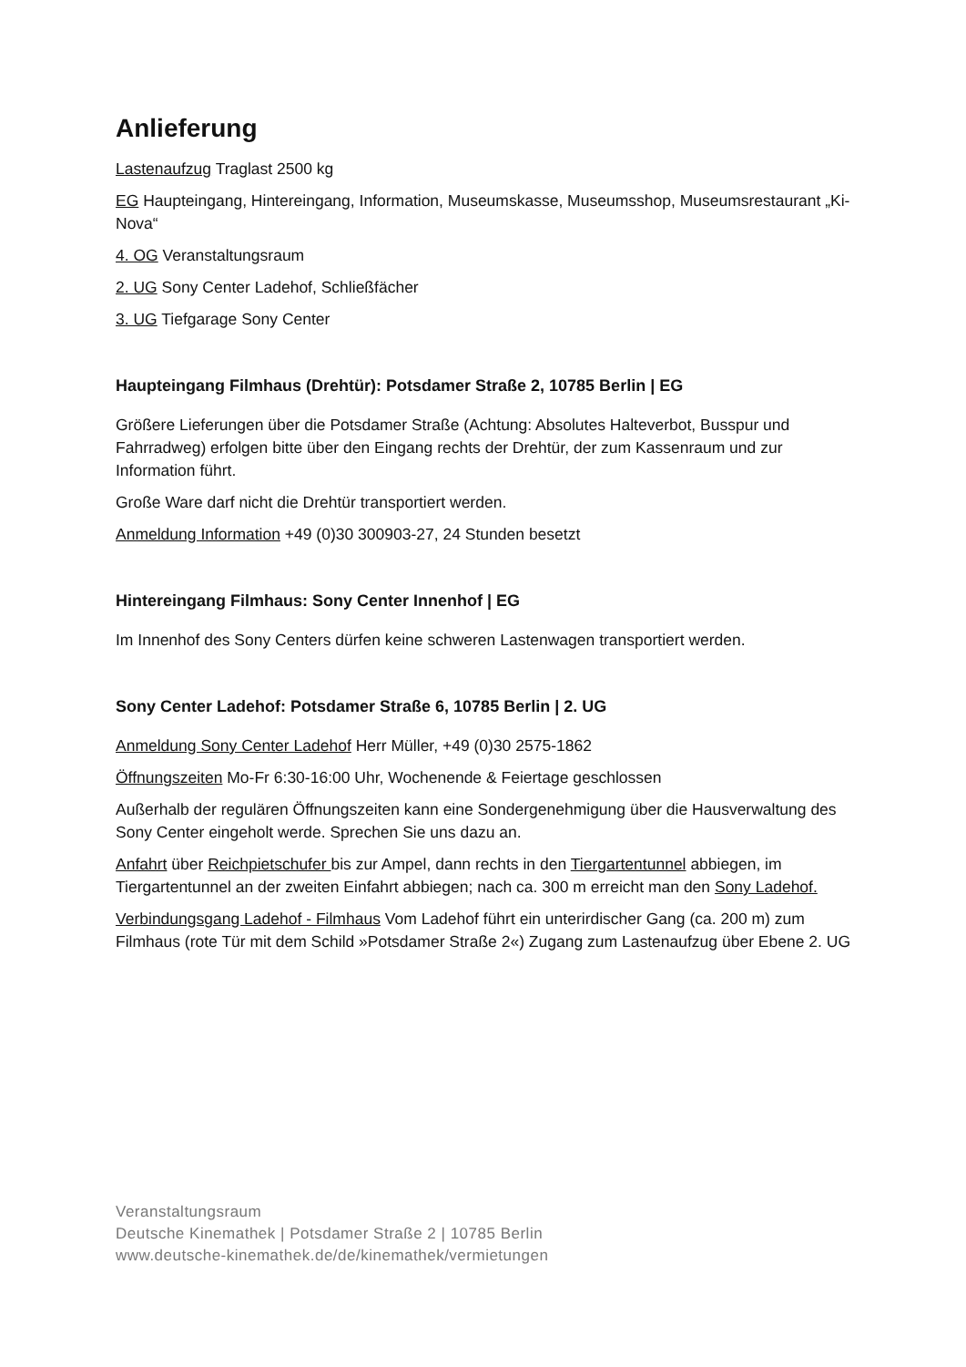Anlieferung
Lastenaufzug Traglast 2500 kg
EG Haupteingang, Hintereingang, Information, Museumskasse, Museumsshop, Museumsrestaurant „Ki-Nova“
4. OG Veranstaltungsraum
2. UG Sony Center Ladehof, Schließfächer
3. UG Tiefgarage Sony Center
Haupteingang Filmhaus (Drehtür): Potsdamer Straße 2, 10785 Berlin | EG
Größere Lieferungen über die Potsdamer Straße (Achtung: Absolutes Halteverbot, Busspur und Fahrradweg) erfolgen bitte über den Eingang rechts der Drehtür, der zum Kassenraum und zur Information führt.
Große Ware darf nicht die Drehtür transportiert werden.
Anmeldung Information +49 (0)30 300903-27, 24 Stunden besetzt
Hintereingang Filmhaus: Sony Center Innenhof | EG
Im Innenhof des Sony Centers dürfen keine schweren Lastenwagen transportiert werden.
Sony Center Ladehof: Potsdamer Straße 6, 10785 Berlin | 2. UG
Anmeldung Sony Center Ladehof Herr Müller, +49 (0)30 2575-1862
Öffnungszeiten Mo-Fr 6:30-16:00 Uhr, Wochenende & Feiertage geschlossen
Außerhalb der regulären Öffnungszeiten kann eine Sondergenehmigung über die Hausverwaltung des Sony Center eingeholt werde. Sprechen Sie uns dazu an.
Anfahrt über Reichpietschufer bis zur Ampel, dann rechts in den Tiergartentunnel abbiegen, im Tiergartentunnel an der zweiten Einfahrt abbiegen; nach ca. 300 m erreicht man den Sony Ladehof.
Verbindungsgang Ladehof - Filmhaus Vom Ladehof führt ein unterirdischer Gang (ca. 200 m) zum Filmhaus (rote Tür mit dem Schild »Potsdamer Straße 2«) Zugang zum Lastenaufzug über Ebene 2. UG
Veranstaltungsraum
Deutsche Kinemathek | Potsdamer Straße 2 | 10785 Berlin
www.deutsche-kinemathek.de/de/kinemathek/vermietungen